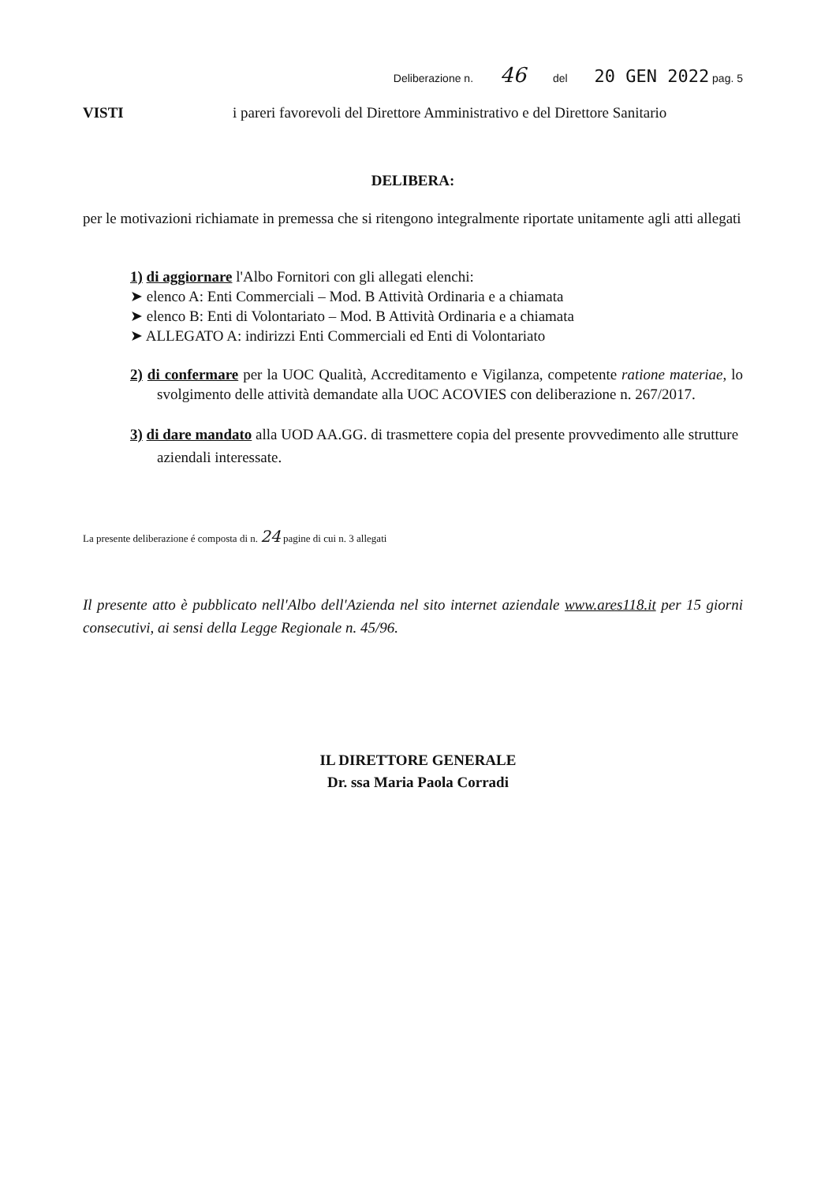Deliberazione n. 46 del 20 GEN 2022 pag. 5
VISTI i pareri favorevoli del Direttore Amministrativo e del Direttore Sanitario
DELIBERA:
per le motivazioni richiamate in premessa che si ritengono integralmente riportate unitamente agli atti allegati
1) di aggiornare l'Albo Fornitori con gli allegati elenchi:
➤ elenco A: Enti Commerciali – Mod. B Attività Ordinaria e a chiamata
➤ elenco B: Enti di Volontariato – Mod. B Attività Ordinaria e a chiamata
➤ ALLEGATO A: indirizzi Enti Commerciali ed Enti di Volontariato
2) di confermare per la UOC Qualità, Accreditamento e Vigilanza, competente ratione materiae, lo svolgimento delle attività demandate alla UOC ACOVIES con deliberazione n. 267/2017.
3) di dare mandato alla UOD AA.GG. di trasmettere copia del presente provvedimento alle strutture aziendali interessate.
La presente deliberazione é composta di n. 24 pagine di cui n. 3 allegati
Il presente atto è pubblicato nell'Albo dell'Azienda nel sito internet aziendale www.ares118.it per 15 giorni consecutivi, ai sensi della Legge Regionale n. 45/96.
IL DIRETTORE GENERALE
Dr. ssa Maria Paola Corradi